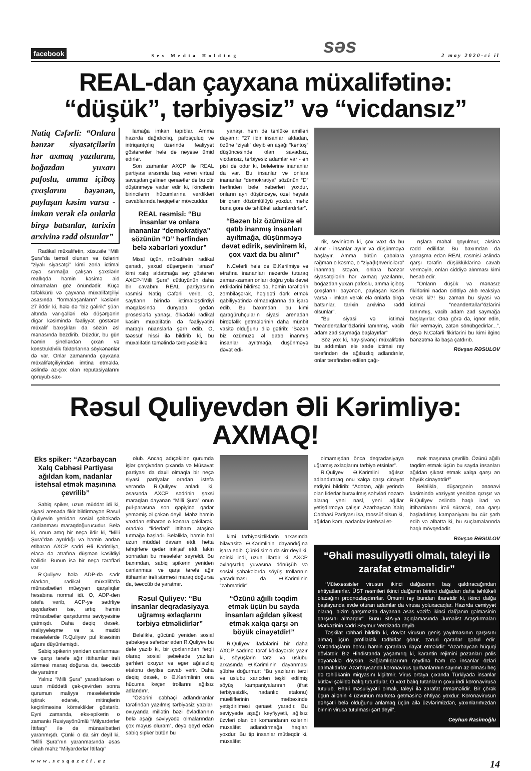facebook Ses Media Holding səs 2 may 2020-ci il
REAL-dan çayxana müxalifətinə:
“düşük”, tərbiyəsiz” və “vicdansız”
Natiq Cəfərli: “Onlara bənzər siyasətçilərin hər axmaq yazılarını, boğazdan yuxarı pafoslu, amma içiboş çıxışlarını bəyənən, paylaşan kəsim varsa - imkan verək elə onlarla birgə batsınlar, tarixin arxivinə rədd olsunlar”
Radikal müxalifətin, xüsusilə “Milli Şura”da təmsil olunan və özlərini “ziyalı siyasətçi” kimi zorla ictimai rəyə sırımağa çalışan şəxslərin reallıqda həmin kəsimə aid olmamaları göz önündədir. Küçə təfəkkürü və çayxana müxalifətçiliyi əsasında “formalaşanların” kəslərin 27 ilddir ki, hələ də “biz gəlirik” şüarı altında var-gəlləri elə düşərgənin digər kəsimində fəaliyyət göstərən müxalif baxışlıları da sözün əsl mənasında bezdirib. Düzdür, bu gün həmin şinellərdən çıxan və konstruktivlik faktorlarına söykənənlər də var. Onlar zamanında çayxana müxalifətçiliyindən imtina etməklə, əslində az-çox olan reputasiyalarını qoruyub-sax-
lamağa imkan tapıblar. Amma hazırda dağıdıcılıq, pafosçuluq və intriqantçılıq üzərində fəaliyyət göstərənlər hələ də nəyəsə ümid edirlər.
Son zamanlar AXCP ilə REAL partiyası arasında baş verən virtual savaşdan gəlinən qənaətlər də bu cür düşünməyə vadar edir ki, ikincilərin birincilərin hücumlarına verdikləri cavablarında həqiqətlər mövcuddur.
REAL rəsmisi: “Bu insanlar və onlara inananlar “demokratiya” sözünün “D” hərfindən belə xəbərləri yoxdur”
Misal üçün, müxalifətin radikal qanadı, yaxud düşərgənin “anası” kimi xalqı aldatmağa səy göstərən AXCP-”Milli Şura” cütlüyünün daha bir cavabını REAL partiyasının rəsmisi Natiq Cəfərli verib. O, saytların birində ictimailəşdirdiyi məqaləsində dünyada gedən proseslərlə yanaşı, ölkədəki radikal kəsim müxalifətin də fəaliyyətini maraqlı nüanslarla şərh edib. O, təəssüf hissi ilə bildirib ki, bu müxalifətin təməlində tərbiyəsizliklə
yanaşı, həm də təhlükə amilləri dayanır: “27 ildir insanları aldadan, özünə “ziyalı” deyib ən aşağı “kəntoş” düşüncəsində olan savadsız, vicdansız, tərbiyəsiz adamlar var - ən pisi də odur ki, belələrinə inananlar da var. Bu insanlar və onlara inananlar “demokratiya” sözünün “D” hərfindən belə xəbərləri yoxdur, onların ayrı düşüncəyə, özəl həyata bir qram dözümlülüyü yoxdur, məhz buna görə də təhlükəli adamlardırlar”.
“Bəzən biz özümüzə əl qatıb inanmış insanları ayıltmağa, düşünməyə dəvət edirik, sevinirəm ki, çox vaxt da bu alınır”
N.Cəfərli hələ də Ə.Kərilmiyə və ətrafına inananları nəzərdə tutaraq zaman-zaman onları doğru yola dəvət etdiklərini bildirsə də, həmin tərəflərin zombiləşərək, həqiqəti dərk etmək qabiliyyətində olmadıqlarına da işarə edib. Bu baxımdan, bu kimi qaragüruhçuların siyasi arenadan birdəfəlik getmələrinin daha münbit vasitə olduğunu dilə gətirib: “Bəzən biz özümüzə əl qatıb inanmış insanları ayıltmağa, düşünməyə dəvət edi-
rik, sevinirəm ki, çox vaxt da bu alınır - insanlar ayılır və düşünməyə başlayır. Amma bütün çabalara rəğmən o kəsmə, o “ziya(lı)nvericilərə” inanmaq istəyən, onlara bənzər siyasətçilərin hər axmaq yazılarını, boğazdan yuxarı pafoslu, amma içiboş çıxışlarını bəyənən, paylaşan kəsim varsa - imkan verək elə onlarla birgə batsınlar, tarixin arxivinə rədd olsunlar”.
“Bu siyasi və ictimai “neandertallar”özlərini tanınmış, vacib adam zad saymağa başlayırlar”
Söz yox ki, hay-şivənçi müxalifətin bu addımları elə sadə ictimai rəy tərəfindən də ağılsızlıq adlandırılır, onlar tərəfindən edilən çağı-
rışlara məhəl qoyulmur, əksinə rədd edilirlər. Bu baxımdan da yanaşma edən REAL rəsmisi əslində qarşı tərəfin düşüklüklərinə cavab verməyin, onları ciddiyə alınması kimi hesab edir.
“Onların düşük və mənasız fikirlərini nədən ciddiyə alıb reaksiya verək ki?! Bu zaman bu siyasi və ictimai “neandertallar”özlərini tanınmış, vacib adam zad saymağa başlayırlar. Ona görə də, iqnor edin, fikir verməyin, zatən sönübgedirlər...”, deyə N.Cəfərli fikirlərini bu kimi ilginc bənzətmə ilə başa çatdırıb.
Rövşən RƏSULOV
Rəsul Quliyevdən Əli Kərimliyə: AXMAQ!
Eks spiker: “Azərbaycan Xalq Cəbhəsi Partiyası ağıldan kəm, nadanlar istehsal etmək maşınına çevrilib”
Sabiq spiker, uzun müddət idi ki, siyasi arenada fikir bildirməyən Rəsul Quliyevin yenidən sosial şəbəkədə canlanması maraqdoğurucudur. Belə ki, onun artıq bir neçə ildir ki, “Milli Şura”dan ayrıldığı və həmin andan etibarən AXCP sədri Əli Kərimliyə, eləcə də ətrafına düşmən kəsildiyi bəllidir. Bunun isə bir neçə tərəfləri var...
R.Quliyev hələ ADP-də sədr olarkən, radikal müxalifətlə münasibətləri müəyyən qarşılıqlar hesabına normal idi. O, ADP-dən istefa verib, ACP-yə sədrliyə qayıdarkən isə, artıq həmin münasibətlər qarşıdurma səviyyəsinə çatmışdı. Daha dəqiq desək, maliyyələşmə və s. maddi məsələlərdə R.Quliyev pul kisəsinin ağzını düyünləmişdi.
Sabiq spikerin yenidən canlanması və qarşı tərəfə ağır ittihamlar irəli sürməsi maraq doğursa da, təəccüb də yaratmır
Yalnız “Milli Şura” yaradılarkən o uzun müddətli çək-çevirdən sonra qurumun maliyyə məsələlərində iştirak edərək, mitinqlərin keçirilməsinə köməkliklər göstərib. Eyni zamanda, eks-spikerin o zamankı Rusiyayönümlü “Milyarderlər İttifaqı” ilə də münasibətləri yaranmışdı. Çünki o da sirr deyil ki, “Milli Şura”nın yaranmasında əsas cinah məhz “Milyarderlər İttifaqı”
olub. Ancaq adıçəkilən qurumda işlər çərçivədən çıxanda və Müsavat partiyası da daxil olmaqla bir neçə siyasi partiyalar oradan istefa verəndə R.Quliyev anladı ki, əsasında AXCP sədrinin şəxsi maraqları dayanan “Milli Şura” onun pul-parasına son qəpiyinə qədər yeməmiş əl çəkən deyil. Məhz həmin vaxtdan etibarən o kənara çəkilərək, oradakı “liderləri” ittiham atəşinə tutmağa başladı. Beləliklə, həmin hal uzun müddət davam etdi, hətta təhqirlərə qədər inkişaf etdi, lakin sonradan bu məsələlər seyrəldi. Bu baxımdan, sabiq spikerin yenidən canlanması və qarşı tərəfə ağır ittihamlar irəli sürməsi maraq doğursa da, təəccüb də yaratmır.
kimi tərbiyəsizliklərin arxasında bilavasitə Ə.Kərimlinin dayandığına işarə edib. Çünki sirr o da sirr deyil ki, nəinki indi, uzun illərdir ki, AXCP əxlaqsızlıq yuvasına dönüşüb və sosial şəbəkələrdə söyüş trollarının yaradılması da Ə.Kərimlinin “zəhmətidir”.
Rəsul Quliyev: “Bu insanlar deqradasiyaya uğramış əxlaqlarını tərbiyə etməlidirlər”
Beləliklə, gücünü yenidən sosial şəbəkəyə səfərbər edən R.Quliyev bu dəfə yazıb ki, bir çoxlarından fərqli olaraq sosial şəbəkədə yazılan şərhləri oxuyur və əgər ağılsızlıq etalonu deyilsə cavab verir. Daha dəqiq desək, o Ə.Kərimlinin ona hücuma keçən trollarını ağılsız adlandırır.
“Özlərini cəbhəçi adlandıranlar tərəfindən yazılmış tərbiyəsiz yazıları oxuyanda millətin bəzi övladlarının belə aşağı səviyyədə olmalarından çox məyus oluram”, deyə qeyd edən sabiq sipker bütün bu
“Özünü ağıllı təqdim etmək üçün bu sayda insanları ağıldan şikəst etmək xalqa qarşı ən böyük cinayətdir!”
R.Quliyev ifadələrini bir daha AXCP sədrinə tərəf kökləyərək yazır ki, söyüşlərin tərzi və üslubu arxasında Ə.Kərimlinin dayanması şübhə doğurmur: “Bu yazıların tərzi və üslubu xaricdən təşkil edilmiş söyüş kampaniyalarının (ifrat tərbiyəsizlik, nadanlıq etalonu) müəlliflərinin mətbəxində yetişdirilməsi qənaəti yaradır. Bu səviyyədə aşağı keyfiyyətli, ağılsız üzvləri olan bir komandanın özlərini müxalifət adlandırmağa haqları yoxdur. Bu tip insanlar mütləqdir ki, müxalifət
olmamışdan öncə deqradasiyaya uğramış əxlaqlarını tərbiyə etsinlər”.
R.Quliyev Ə.Kərimlini ağılsız adlandıraraq onu xalqa qarşı cinayət etdiyini bildirib: “Adətən, ağlı yerində olan liderlər buraxılmış səhvləri nəzərə alaraq yeni nəsl, yeni ağıllar yetişdirməyə çalışır. Azərbaycan Xalq Cəbhəsi Partiyası isə, təəssüf olsun ki, ağıldan kəm, nadanlar istehsal et-
mək maşınına çevrilib. Özünü ağıllı təqdim etmək üçün bu sayda insanları ağıldan şikəst etmək xalqa qarşı ən böyük cinayətdir!”
Beləliklə, düşərgənin ənənəvi kəsimində vəziyyət yenidən qızışır və R.Quliyev əslində haqlı irad və ittihamlarını irəli sürərək, ona qarşı başladılmış kampaniyanı bu cür şərh edib və əlbəttə ki, bu suçlamalarında haqlı mövqedədir.
Rövşən RƏSULOV
“Əhali məsuliyyətli olmalı, taleyi ilə zarafat etməməlidir”
“Mütəxəssislər virusun ikinci dalğasının baş qaldıracağından ehtiyatlanırlar. ÜST rəsmiləri ikinci dalğanın birinci dalğadan daha təhlükəli olacağını proqnozlaşdırırlar. Ümumi rəy bundan ibarətdir ki, ikinci dalğa başlayanda evdə oturan adamlar da virusa yoluxacaqlar. Hazırda cəmiyyət olaraq, bizim qarşımızda dayanan əsas vəzifə ikinci dalğanın gəlməsinin qarşısını almaqdır”. Bunu SİA-ya açıqlamasında Jurnalist Araşdırmaları Mərkəzinin sədri Seymur Verdizadə deyib.
Təşkilat rəhbəri bildirib ki, dövlət virusun geniş yayılmasının qarşısını almaq üçün profilaktik tədbirlər görür, zəruri qərarlar qəbul edir. Vətəndaşların borcu həmin qərarlara riayət etməkdir: “Azərbaycan hüquqi dövlətdir. Biz Hindistanda yaşamırıq ki, karantin rejimini pozanları polis dəyənəklə döysün. Sağlamlıqlarının qeydinə həm də insanlar özləri qalmalıdırlar. Azərbaycanda koronavirus qurbanlarının sayının az olması heç də təhlükənin miqyasını kiçiltmir. Virus ortaya çıxanda Türkiyədə insanlar kütləvi şəkildə balıq tuturdular. O vaxt balıq tutanların çoxu indi koronavirusa tutulub. Əhali məsuliyyətli olmalı, taleyi ilə zarafat etməməlidir. Bir çörək üçün ailənin 4 üzvünün marketə getməsinə ehtiyac yoxdur. Koronavirusun dəhşətli belə olduğunu anlamaq üçün ailə üzvlərimizdən, yaxınlarımızdan birinin virusa tutulması şərt deyil”.
Ceyhun Rasimoğlu
www.sesqazeti.az 14